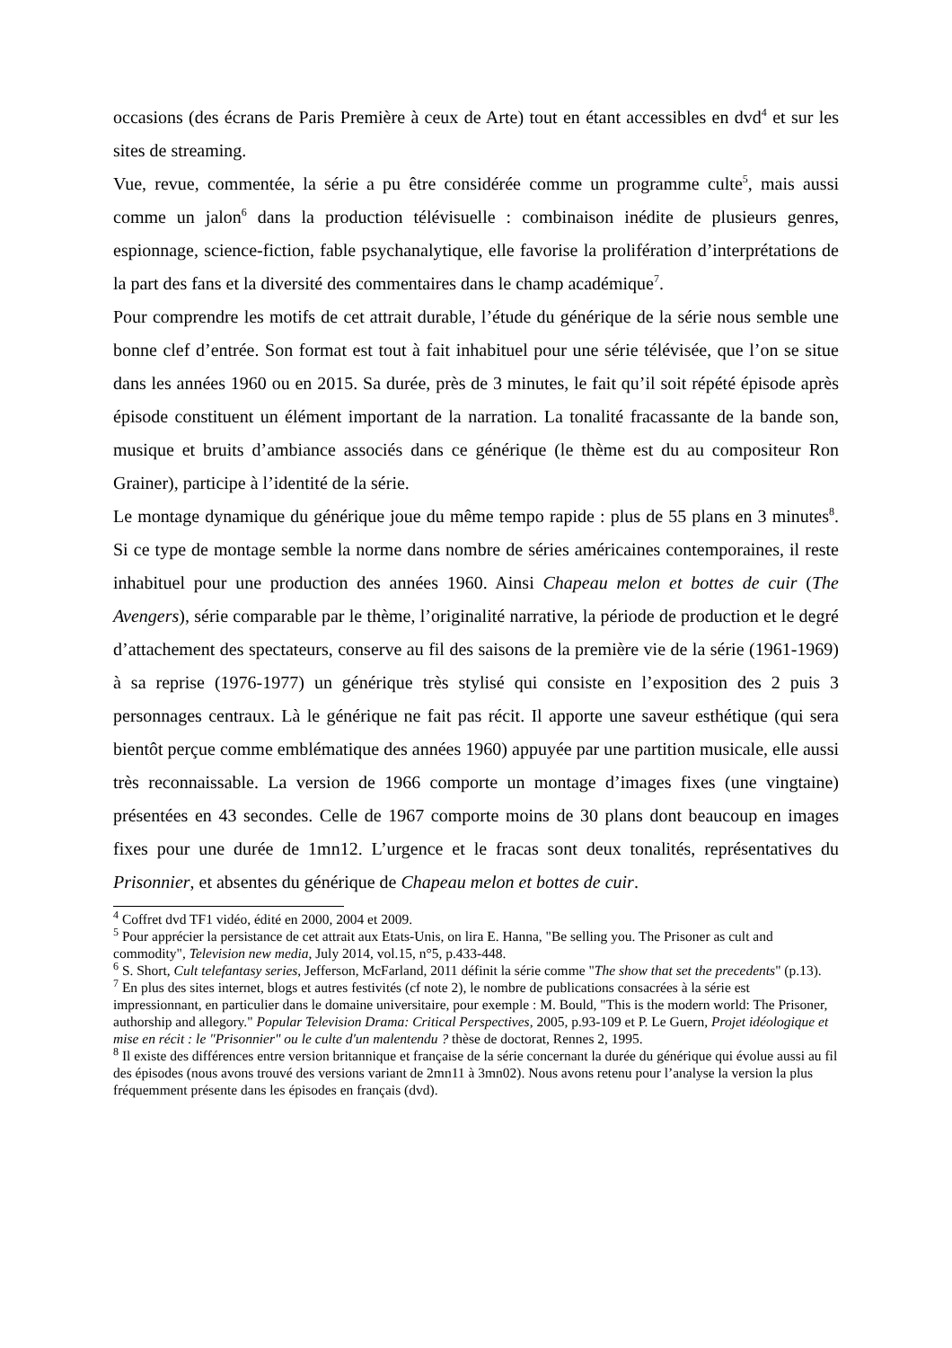occasions (des écrans de Paris Première à ceux de Arte) tout en étant accessibles en dvd<sup>4</sup> et sur les sites de streaming.
Vue, revue, commentée, la série a pu être considérée comme un programme culte<sup>5</sup>, mais aussi comme un jalon<sup>6</sup> dans la production télévisuelle : combinaison inédite de plusieurs genres, espionnage, science-fiction, fable psychanalytique, elle favorise la prolifération d’interprétations de la part des fans et la diversité des commentaires dans le champ académique<sup>7</sup>.
Pour comprendre les motifs de cet attrait durable, l’étude du générique de la série nous semble une bonne clef d’entrée. Son format est tout à fait inhabituel pour une série télévisée, que l’on se situe dans les années 1960 ou en 2015. Sa durée, près de 3 minutes, le fait qu’il soit répété épisode après épisode constituent un élément important de la narration. La tonalité fracassante de la bande son, musique et bruits d’ambiance associés dans ce générique (le thème est du au compositeur Ron Grainer), participe à l’identité de la série.
Le montage dynamique du générique joue du même tempo rapide : plus de 55 plans en 3 minutes<sup>8</sup>. Si ce type de montage semble la norme dans nombre de séries américaines contemporaines, il reste inhabituel pour une production des années 1960. Ainsi Chapeau melon et bottes de cuir (The Avengers), série comparable par le thème, l’originalité narrative, la période de production et le degré d’attachement des spectateurs, conserve au fil des saisons de la première vie de la série (1961-1969) à sa reprise (1976-1977) un générique très stylisé qui consiste en l’exposition des 2 puis 3 personnages centraux. Là le générique ne fait pas récit. Il apporte une saveur esthétique (qui sera bientôt perçue comme emblématique des années 1960) appuyée par une partition musicale, elle aussi très reconnaissable. La version de 1966 comporte un montage d’images fixes (une vingtaine) présentées en 43 secondes. Celle de 1967 comporte moins de 30 plans dont beaucoup en images fixes pour une durée de 1mn12. L’urgence et le fracas sont deux tonalités, représentatives du Prisonnier, et absentes du générique de Chapeau melon et bottes de cuir.
<sup>4</sup> Coffret dvd TF1 vidéo, édité en 2000, 2004 et 2009.
<sup>5</sup> Pour apprécier la persistance de cet attrait aux Etats-Unis, on lira E. Hanna, "Be selling you. The Prisoner as cult and commodity", Television new media, July 2014, vol.15, n°5, p.433-448.
<sup>6</sup> S. Short, Cult telefantasy series, Jefferson, McFarland, 2011 définit la série comme "The show that set the precedents" (p.13).
<sup>7</sup> En plus des sites internet, blogs et autres festivités (cf note 2), le nombre de publications consacrées à la série est impressionnant, en particulier dans le domaine universitaire, pour exemple : M. Bould, "This is the modern world: The Prisoner, authorship and allegory." Popular Television Drama: Critical Perspectives, 2005, p.93-109 et P. Le Guern, Projet idéologique et mise en récit : le "Prisonnier" ou le culte d'un malentendu ? thèse de doctorat, Rennes 2, 1995.
<sup>8</sup> Il existe des différences entre version britannique et française de la série concernant la durée du générique qui évolue aussi au fil des épisodes (nous avons trouvé des versions variant de 2mn11 à 3mn02). Nous avons retenu pour l’analyse la version la plus fréquemment présente dans les épisodes en français (dvd).